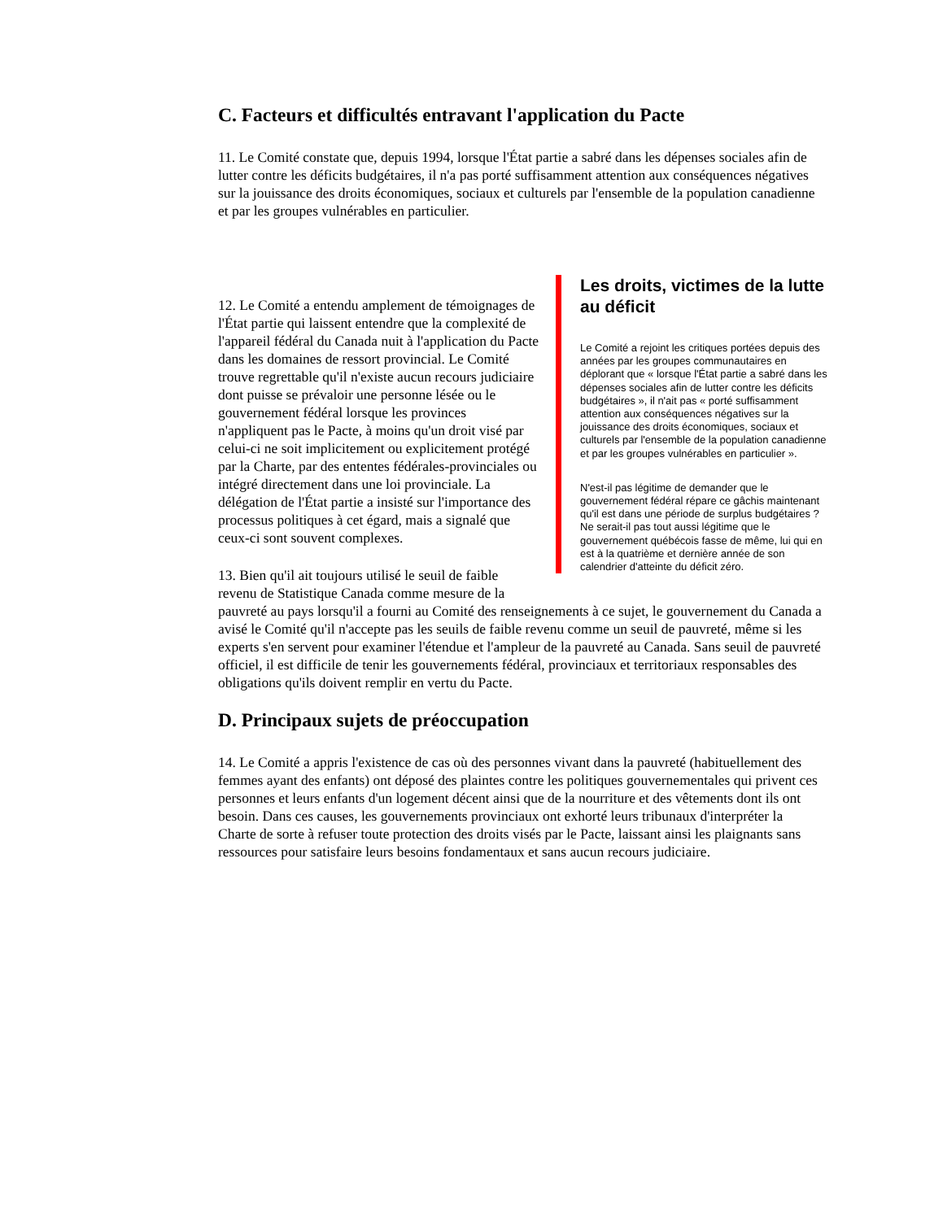C. Facteurs et difficultés entravant l'application du Pacte
11. Le Comité constate que, depuis 1994, lorsque l'État partie a sabré dans les dépenses sociales afin de lutter contre les déficits budgétaires, il n'a pas porté suffisamment attention aux conséquences négatives sur la jouissance des droits économiques, sociaux et culturels par l'ensemble de la population canadienne et par les groupes vulnérables en particulier.
Les droits, victimes de la lutte
au déficit
Le Comité a rejoint les critiques portées depuis des années par les groupes communautaires en déplorant que « lorsque l'État partie a sabré dans les dépenses sociales afin de lutter contre les déficits budgétaires », il n'ait pas « porté suffisamment attention aux conséquences négatives sur la jouissance des droits économiques, sociaux et culturels par l'ensemble de la population canadienne et par les groupes vulnérables en particulier ».
N'est-il pas légitime de demander que le gouvernement fédéral répare ce gâchis maintenant qu'il est dans une période de surplus budgétaires ? Ne serait-il pas tout aussi légitime que le gouvernement québécois fasse de même, lui qui en est à la quatrième et dernière année de son calendrier d'atteinte du déficit zéro.
12. Le Comité a entendu amplement de témoignages de l'État partie qui laissent entendre que la complexité de l'appareil fédéral du Canada nuit à l'application du Pacte dans les domaines de ressort provincial. Le Comité trouve regrettable qu'il n'existe aucun recours judiciaire dont puisse se prévaloir une personne lésée ou le gouvernement fédéral lorsque les provinces n'appliquent pas le Pacte, à moins qu'un droit visé par celui-ci ne soit implicitement ou explicitement protégé par la Charte, par des ententes fédérales-provinciales ou intégré directement dans une loi provinciale. La délégation de l'État partie a insisté sur l'importance des processus politiques à cet égard, mais a signalé que ceux-ci sont souvent complexes.
13. Bien qu'il ait toujours utilisé le seuil de faible revenu de Statistique Canada comme mesure de la pauvreté au pays lorsqu'il a fourni au Comité des renseignements à ce sujet, le gouvernement du Canada a avisé le Comité qu'il n'accepte pas les seuils de faible revenu comme un seuil de pauvreté, même si les experts s'en servent pour examiner l'étendue et l'ampleur de la pauvreté au Canada. Sans seuil de pauvreté officiel, il est difficile de tenir les gouvernements fédéral, provinciaux et territoriaux responsables des obligations qu'ils doivent remplir en vertu du Pacte.
D. Principaux sujets de préoccupation
14. Le Comité a appris l'existence de cas où des personnes vivant dans la pauvreté (habituellement des femmes ayant des enfants) ont déposé des plaintes contre les politiques gouvernementales qui privent ces personnes et leurs enfants d'un logement décent ainsi que de la nourriture et des vêtements dont ils ont besoin. Dans ces causes, les gouvernements provinciaux ont exhorté leurs tribunaux d'interpréter la Charte de sorte à refuser toute protection des droits visés par le Pacte, laissant ainsi les plaignants sans ressources pour satisfaire leurs besoins fondamentaux et sans aucun recours judiciaire.